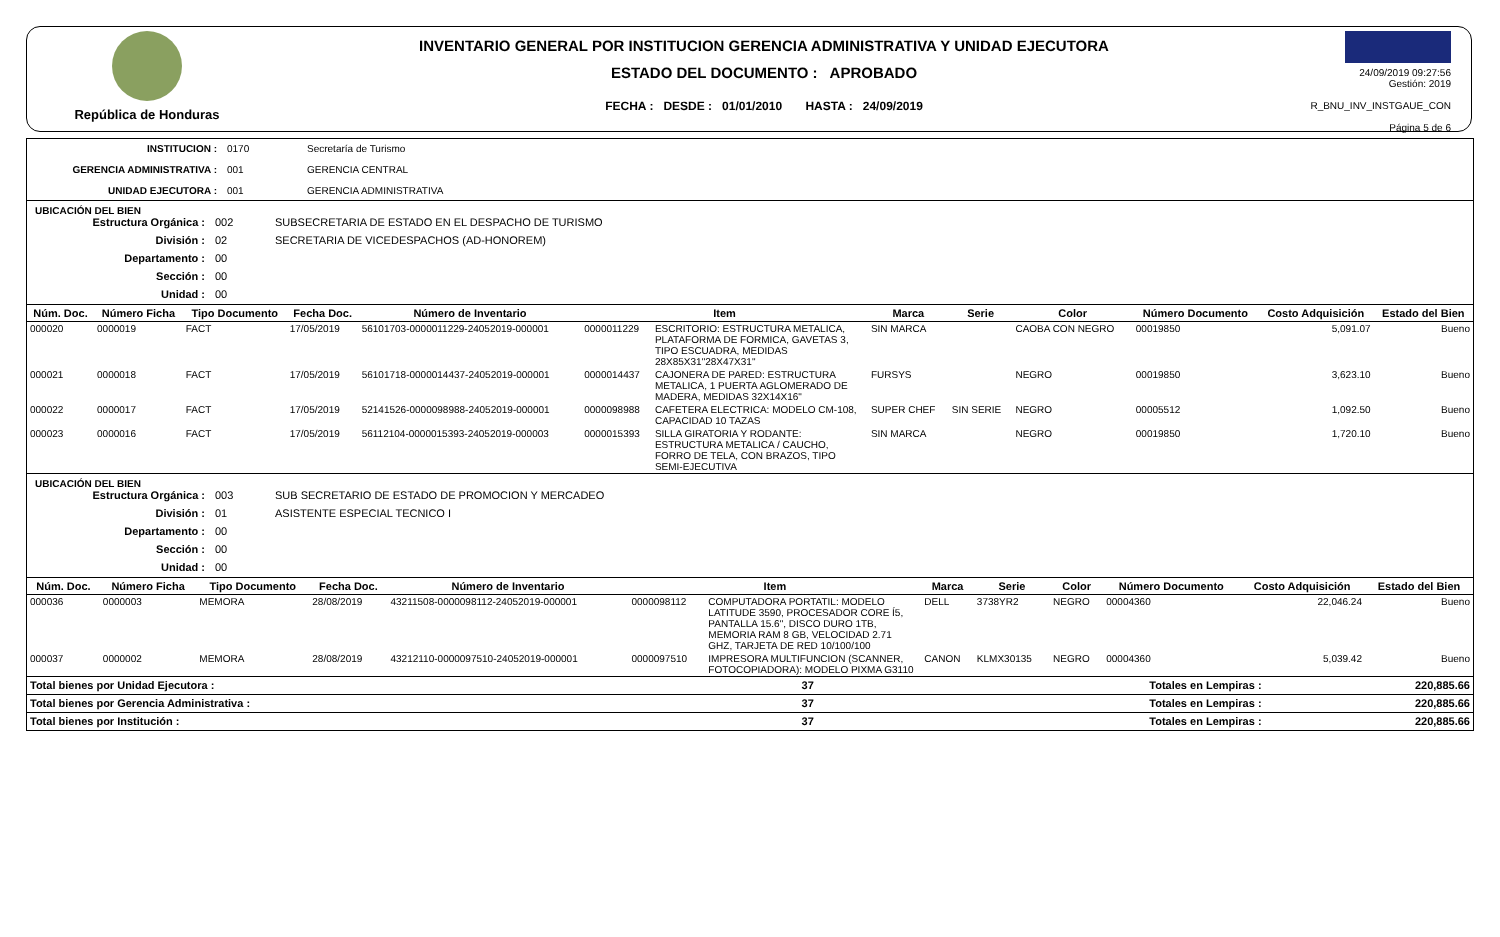República de Honduras
INVENTARIO GENERAL POR INSTITUCION GERENCIA ADMINISTRATIVA Y UNIDAD EJECUTORA
ESTADO DEL DOCUMENTO : APROBADO
FECHA : DESDE : 01/01/2010 HASTA : 24/09/2019
24/09/2019 09:27:56
Gestión: 2019
R_BNU_INV_INSTGAUE_CON
Página 5 de 6
INSTITUCION : 0170 Secretaría de Turismo GERENCIA ADMINISTRATIVA : 001 GERENCIA CENTRAL UNIDAD EJECUTORA : 001 GERENCIA ADMINISTRATIVA
UBICACIÓN DEL BIEN
Estructura Orgánica : 002 SUBSECRETARIA DE ESTADO EN EL DESPACHO DE TURISMO División : 02 SECRETARIA DE VICEDESPACHOS (AD-HONOREM) Departamento : 00 Sección : 00 Unidad : 00
| Núm. Doc. | Número Ficha | Tipo Documento | Fecha Doc. | Número de Inventario | Item | | Marca | Serie | Color | Número Documento | Costo Adquisición | Estado del Bien |
| --- | --- | --- | --- | --- | --- | --- | --- | --- | --- | --- | --- | --- |
| 000020 | 0000019 | FACT | 17/05/2019 | 56101703-0000011229-24052019-000001 | 0000011229 | ESCRITORIO: ESTRUCTURA METALICA, PLATAFORMA DE FORMICA, GAVETAS 3, TIPO ESCUADRA, MEDIDAS 28X85X31"28X47X31" | SIN MARCA | | CAOBA CON NEGRO | 00019850 | 5,091.07 | Bueno |
| 000021 | 0000018 | FACT | 17/05/2019 | 56101718-0000014437-24052019-000001 | 0000014437 | CAJONERA DE PARED: ESTRUCTURA METALICA, 1 PUERTA AGLOMERADO DE MADERA, MEDIDAS 32X14X16" | FURSYS | | NEGRO | 00019850 | 3,623.10 | Bueno |
| 000022 | 0000017 | FACT | 17/05/2019 | 52141526-0000098988-24052019-000001 | 0000098988 | CAFETERA ELECTRICA: MODELO CM-108, CAPACIDAD 10 TAZAS | SUPER CHEF | SIN SERIE | NEGRO | 00005512 | 1,092.50 | Bueno |
| 000023 | 0000016 | FACT | 17/05/2019 | 56112104-0000015393-24052019-000003 | 0000015393 | SILLA GIRATORIA Y RODANTE: ESTRUCTURA METALICA / CAUCHO, FORRO DE TELA, CON BRAZOS, TIPO SEMI-EJECUTIVA | SIN MARCA | | NEGRO | 00019850 | 1,720.10 | Bueno |
UBICACIÓN DEL BIEN
Estructura Orgánica : 003 SUB SECRETARIO DE ESTADO DE PROMOCION Y MERCADEO División : 01 ASISTENTE ESPECIAL TECNICO I Departamento : 00 Sección : 00 Unidad : 00
| Núm. Doc. | Número Ficha | Tipo Documento | Fecha Doc. | Número de Inventario | Item | | Marca | Serie | Color | Número Documento | Costo Adquisición | Estado del Bien |
| --- | --- | --- | --- | --- | --- | --- | --- | --- | --- | --- | --- | --- |
| 000036 | 0000003 | MEMORA | 28/08/2019 | 43211508-0000098112-24052019-000001 | 0000098112 | COMPUTADORA PORTATIL: MODELO LATITUDE 3590, PROCESADOR CORE Í5, PANTALLA 15.6", DISCO DURO 1TB, MEMORIA RAM 8 GB, VELOCIDAD 2.71 GHZ, TARJETA DE RED 10/100/100 | DELL | 3738YR2 | NEGRO | 00004360 | 22,046.24 | Bueno |
| 000037 | 0000002 | MEMORA | 28/08/2019 | 43212110-0000097510-24052019-000001 | 0000097510 | IMPRESORA MULTIFUNCION (SCANNER, FOTOCOPIADORA): MODELO PIXMA G3110 | CANON | KLMX30135 | NEGRO | 00004360 | 5,039.42 | Bueno |
| Total bienes por Unidad Ejecutora : | 37 | Totales en Lempiras : | 220,885.66 |
| Total bienes por Gerencia Administrativa : | 37 | Totales en Lempiras : | 220,885.66 |
| Total bienes por Institución : | 37 | Totales en Lempiras : | 220,885.66 |